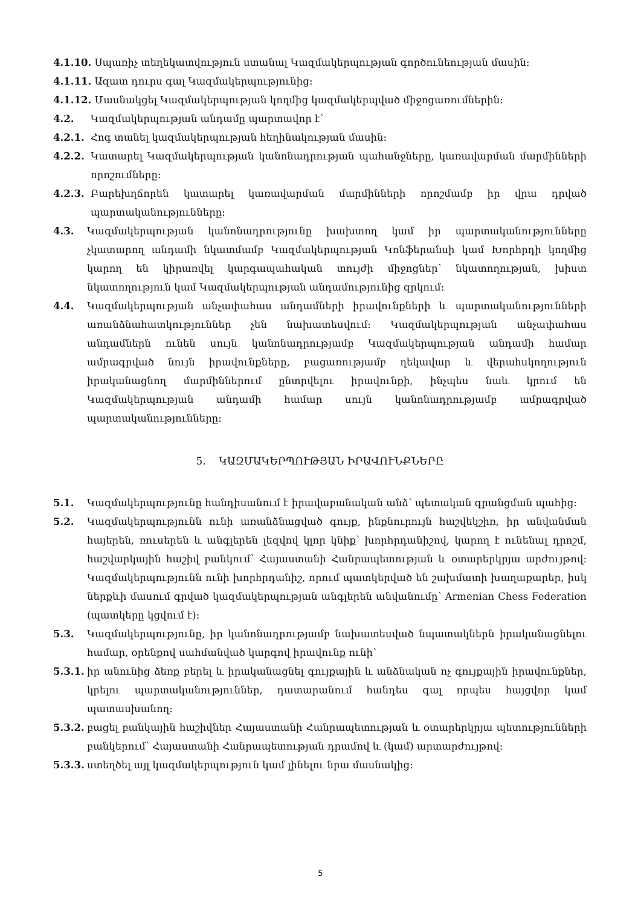4.1.10. Սպառիչ տեղեկատվություն ստանալ Կազմակերպության գործունեության մասին:
4.1.11. Ազատ դուրս գալ Կազմակերպությունից:
4.1.12. Մասնակցել Կազմակերպության կողմից կազմակերպված միջոցառումներին:
4.2. Կազմակերպության անդամը պարտավոր է`
4.2.1. Հոգ տանել կազմակերպության հեղինակության մասին:
4.2.2. Կատարել Կազմակերպության կանոնադրության պահանջները, կառավարման մարմինների որոշումները:
4.2.3. Բարեխղճորեն կատարել կառավարման մարմինների որոշմամբ իր վրա դրված պարտականությունները:
4.3. Կազմակերպության կանոնադրությունը խախտող կամ իր պարտականությունները չկատարող անդամի նկատմամբ Կազմակերպության Կոնֆերանսի կամ Խորհրդի կողմից կարող են կիրառվել կարգապահական տույժի միջոցներ՝ նկատողության, խիստ նկատողություն կամ Կազմակերպության անդամությունից զրկում:
4.4. Կազմակերպության անչափահաս անդամների իրավունքների և պարտականությունների առանձնահատկություններ չեն նախատեսվում: Կազմակերպության անչափահաս անդամներն ունեն սույն կանոնադրությամբ Կազմակերպության անդամի համար ամրագրված նույն իրավունքները, բացառությամբ ղեկավար և վերահսկողություն իրականացնող մարմիններում ընտրվելու իրավունքի, ինչպես նաև կրում են Կազմակերպության անդամի համար սույն կանոնադրությամբ ամրագրված պարտականությունները:
5. ԿԱԶՄԱԿԵՐՊՈՒԹՅԱՆ ԻՐԱՎՈՒՆՔՆԵՐԸ
5.1. Կազմակերպությունը հանդիսանում է իրավաբանական անձ՝ պետական գրանցման պահից:
5.2. Կազմակերպությունն ունի առանձնացված գույք, ինքնուրույն հաշվեկշիռ, իր անվանման հայերեն, ռուսերեն և անգլերեն լեզվով կլոր կնիք՝ խորհրդանիշով, կարող է ունենալ դրոշմ, հաշվարկային հաշիվ բանկում՝ Հայաստանի Հանրապետության և օտարերկրյա արժույթով: Կազմակերպությունն ունի խորհրդանիշ, որում պատկերված են շախմատի խաղաքարեր, իսկ ներքևի մասում գրված կազմակերպության անգլերեն անվանումը՝ Armenian Chess Federation (պատկերը կցվում է):
5.3. Կազմակերպությունը, իր կանոնադրությամբ նախատեսված նպատակներն իրականացնելու համար, օրենքով սահմանված կարգով իրավունք ունի՝
5.3.1. իր անունից ձեռք բերել և իրականացնել գույքային և անձնական ոչ գույքային իրավունքներ, կրելու պարտականություններ, դատարանում հանդես գալ որպես հայցվոր կամ պատասխանող:
5.3.2. բացել բանկային հաշիվներ Հայաստանի Հանրապետության և օտարերկրյա պետությունների բանկերում՝ Հայաստանի Հանրապետության դրամով և (կամ) արտարժույթով:
5.3.3. ստեղծել այլ կազմակերպություն կամ լինելու նրա մասնակից:
5